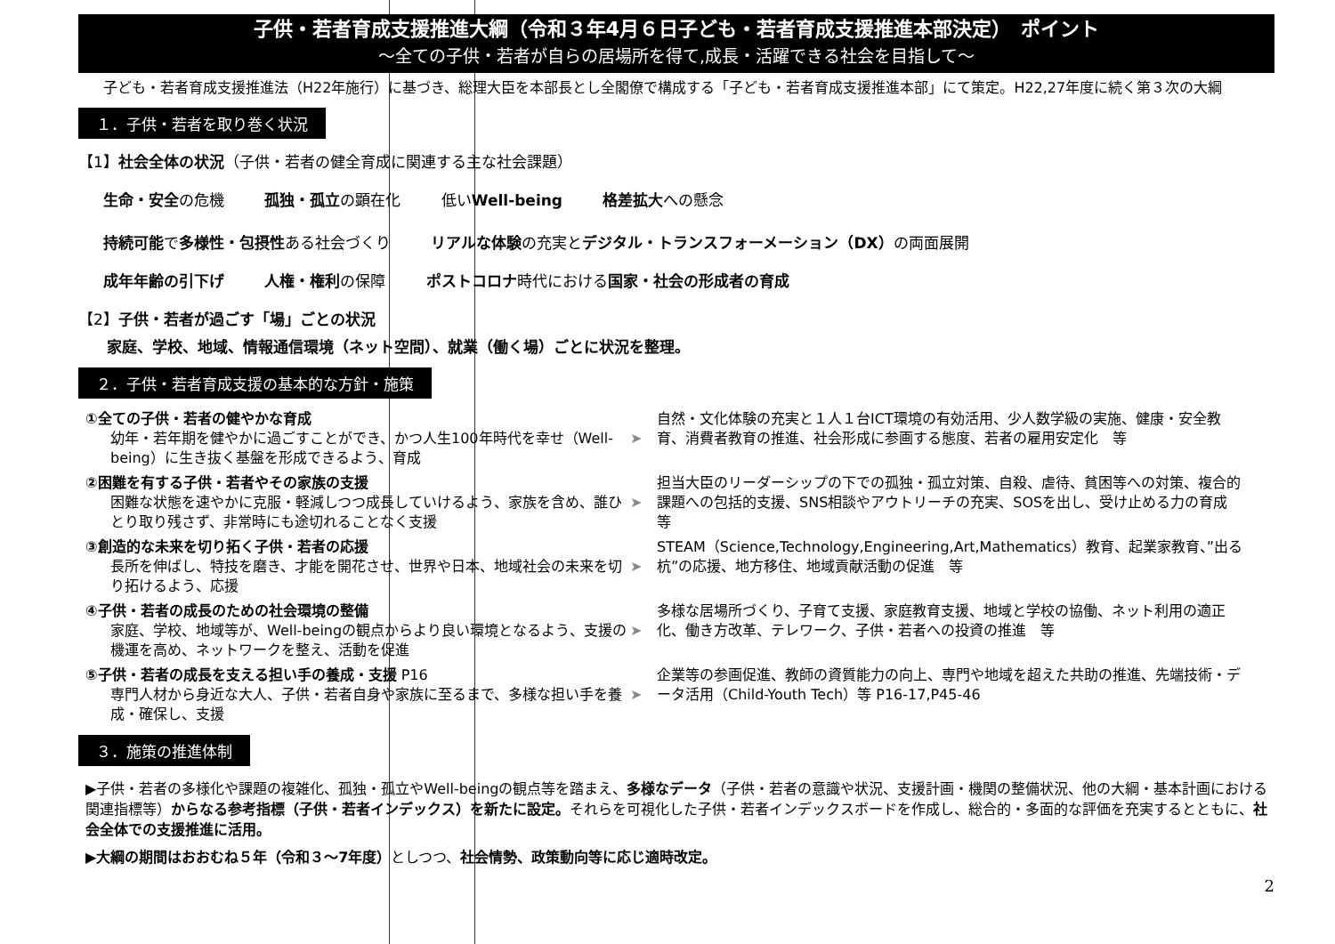子供・若者育成支援推進大綱（令和３年4月６日子ども・若者育成支援推進本部決定）　ポイント
～全ての子供・若者が自らの居場所を得て,成長・活躍できる社会を目指して～
　子ども・若者育成支援推進法（H22年施行）に基づき、総理大臣を本部長とし全閣僚で構成する「子ども・若者育成支援推進本部」にて策定。H22,27年度に続く第３次の大綱
１．子供・若者を取り巻く状況
【1】社会全体の状況（子供・若者の健全育成に関連する主な社会課題）
生命・安全の危機 孤独・孤立の顕在化 低いWell-being 格差拡大への懸念
持続可能で多様性・包摂性ある社会づくり リアルな体験の充実とデジタル・トランスフォーメーション（DX）の両面展開
成年年齢の引下げ 人権・権利の保障 ポストコロナ時代における国家・社会の形成者の育成
【2】子供・若者が過ごす「場」ごとの状況
家庭、学校、地域、情報通信環境（ネット空間）、就業（働く場）ごとに状況を整理。
２．子供・若者育成支援の基本的な方針・施策
①全ての子供・若者の健やかな育成
幼年・若年期を健やかに過ごすことができ、かつ人生100年時代を幸せ（Well-being）に生き抜く基盤を形成できるよう、育成
➤
自然・文化体験の充実と１人１台ICT環境の有効活用、少人数学級の実施、健康・安全教育、消費者教育の推進、社会形成に参画する態度、若者の雇用安定化　等
②困難を有する子供・若者やその家族の支援
困難な状態を速やかに克服・軽減しつつ成長していけるよう、家族を含め、誰ひとり取り残さず、非常時にも途切れることなく支援
➤
担当大臣のリーダーシップの下での孤独・孤立対策、自殺、虐待、貧困等への対策、複合的課題への包括的支援、SNS相談やアウトリーチの充実、SOSを出し、受け止める力の育成　等
③創造的な未来を切り拓く子供・若者の応援
長所を伸ばし、特技を磨き、才能を開花させ、世界や日本、地域社会の未来を切り拓けるよう、応援
➤
STEAM（Science,Technology,Engineering,Art,Mathematics）教育、起業家教育、”出る杭”の応援、地方移住、地域貢献活動の促進　等
④子供・若者の成長のための社会環境の整備
家庭、学校、地域等が、Well-beingの観点からより良い環境となるよう、支援の機運を高め、ネットワークを整え、活動を促進
➤
多様な居場所づくり、子育て支援、家庭教育支援、地域と学校の協働、ネット利用の適正化、働き方改革、テレワーク、子供・若者への投資の推進　等
⑤子供・若者の成長を支える担い手の養成・支援 P16
専門人材から身近な大人、子供・若者自身や家族に至るまで、多様な担い手を養成・確保し、支援
➤
企業等の参画促進、教師の資質能力の向上、専門や地域を超えた共助の推進、先端技術・データ活用（Child-Youth Tech）等 P16-17,P45-46
３．施策の推進体制
▶子供・若者の多様化や課題の複雑化、孤独・孤立やWell-beingの観点等を踏まえ、多様なデータ（子供・若者の意識や状況、支援計画・機関の整備状況、他の大綱・基本計画における関連指標等）からなる参考指標（子供・若者インデックス）を新たに設定。それらを可視化した子供・若者インデックスボードを作成し、総合的・多面的な評価を充実するとともに、社会全体での支援推進に活用。
▶大綱の期間はおおむね５年（令和３～7年度）としつつ、社会情勢、政策動向等に応じ適時改定。
2